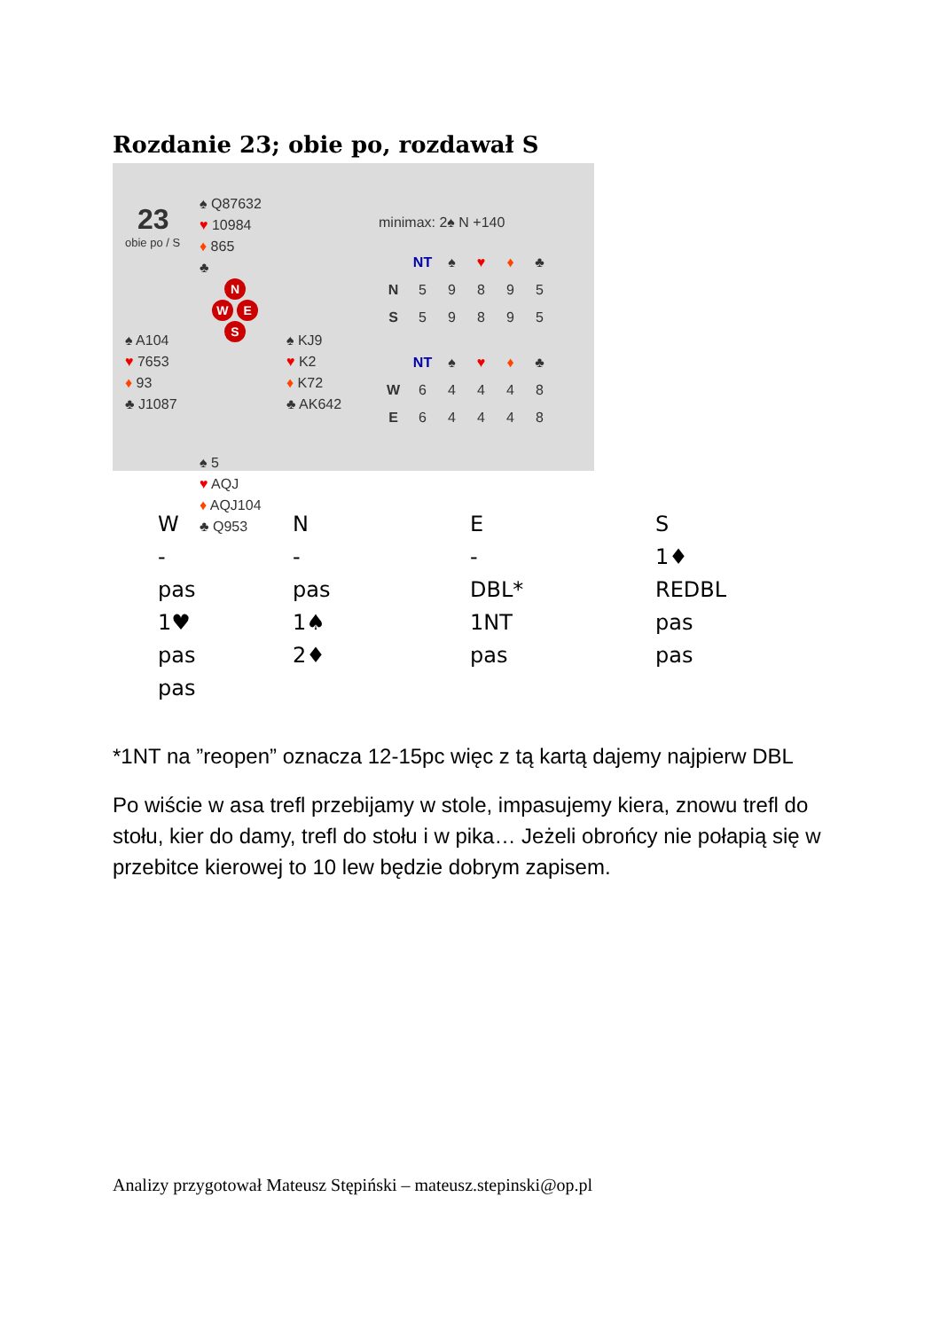Rozdanie 23; obie po, rozdawał S
23
obie po / S
♠ Q87632
♥ 10984
♦ 865
♣
♠ A104
♥ 7653
♦ 93
♣ J1087
N
W E
S
♠ KJ9
♥ K2
♦ K72
♣ AK642
♠ 5
♥ AQJ
♦ AQJ104
♣ Q953
minimax: 2♠ N +140
| | NT | ♠ | ♥ | ♦ | ♣ |
| --- | --- | --- | --- | --- | --- |
| N | 5 | 9 | 8 | 9 | 5 |
| S | 5 | 9 | 8 | 9 | 5 |
| | NT | ♠ | ♥ | ♦ | ♣ |
| --- | --- | --- | --- | --- | --- |
| W | 6 | 4 | 4 | 4 | 8 |
| E | 6 | 4 | 4 | 4 | 8 |
| W | N | E | S |
| - | - | - | 1♦ |
| pas | pas | DBL* | REDBL |
| 1♥ | 1♠ | 1NT | pas |
| pas | 2♦ | pas | pas |
| pas | | | |
*1NT na ”reopen” oznacza 12-15pc więc z tą kartą dajemy najpierw DBL
Po wiście w asa trefl przebijamy w stole, impasujemy kiera, znowu trefl do stołu, kier do damy, trefl do stołu i w pika… Jeżeli obrońcy nie połapią się w przebitce kierowej to 10 lew będzie dobrym zapisem.
Analizy przygotował Mateusz Stępiński – mateusz.stepinski@op.pl